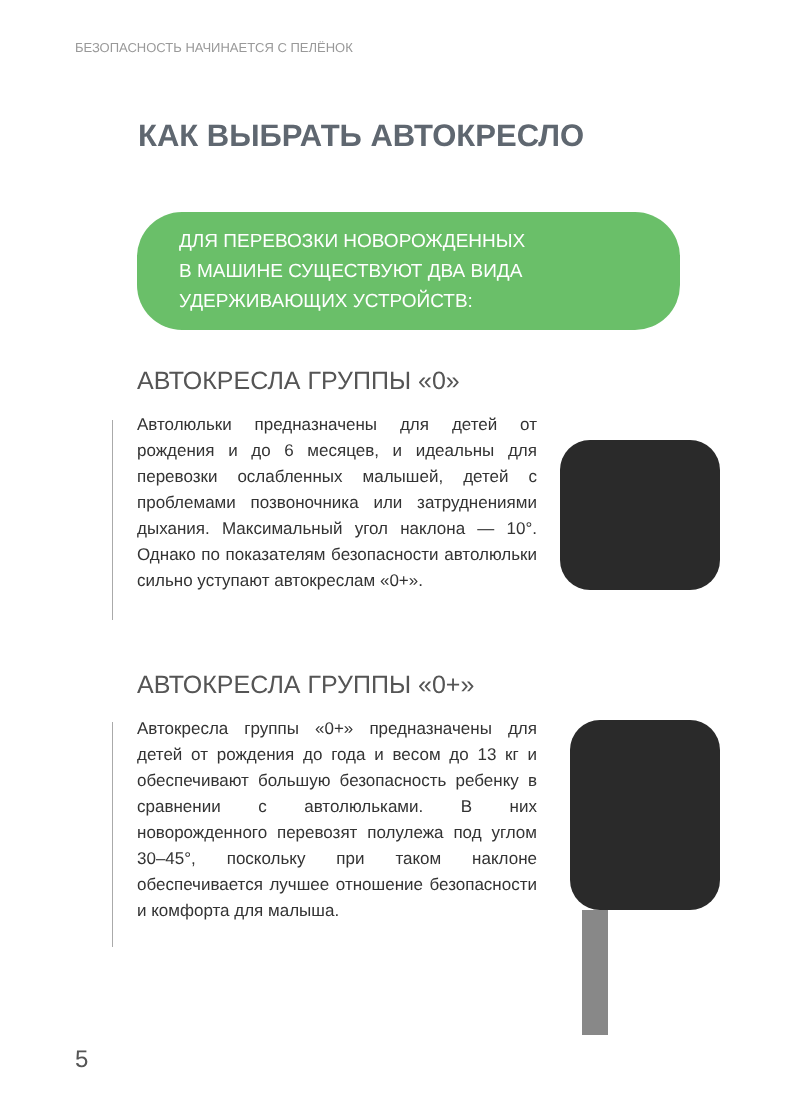БЕЗОПАСНОСТЬ НАЧИНАЕТСЯ С ПЕЛЁНОК
КАК ВЫБРАТЬ АВТОКРЕСЛО
ДЛЯ ПЕРЕВОЗКИ НОВОРОЖДЕННЫХ
В МАШИНЕ СУЩЕСТВУЮТ ДВА ВИДА
УДЕРЖИВАЮЩИХ УСТРОЙСТВ:
АВТОКРЕСЛА ГРУППЫ «0»
Автолюльки предназначены для детей от рождения и до 6 месяцев, и идеальны для перевозки ослабленных малышей, детей с проблемами позвоночника или затруднениями дыхания. Максимальный угол наклона — 10°. Однако по показателям безопасности автолюльки сильно уступают автокреслам «0+».
АВТОКРЕСЛА ГРУППЫ «0+»
Автокресла группы «0+» предназначены для детей от рождения до года и весом до 13 кг и обеспечивают большую безопасность ребенку в сравнении с автолюльками. В них новорожденного перевозят полулежа под углом 30–45°, поскольку при таком наклоне обеспечивается лучшее отношение безопасности и комфорта для малыша.
5